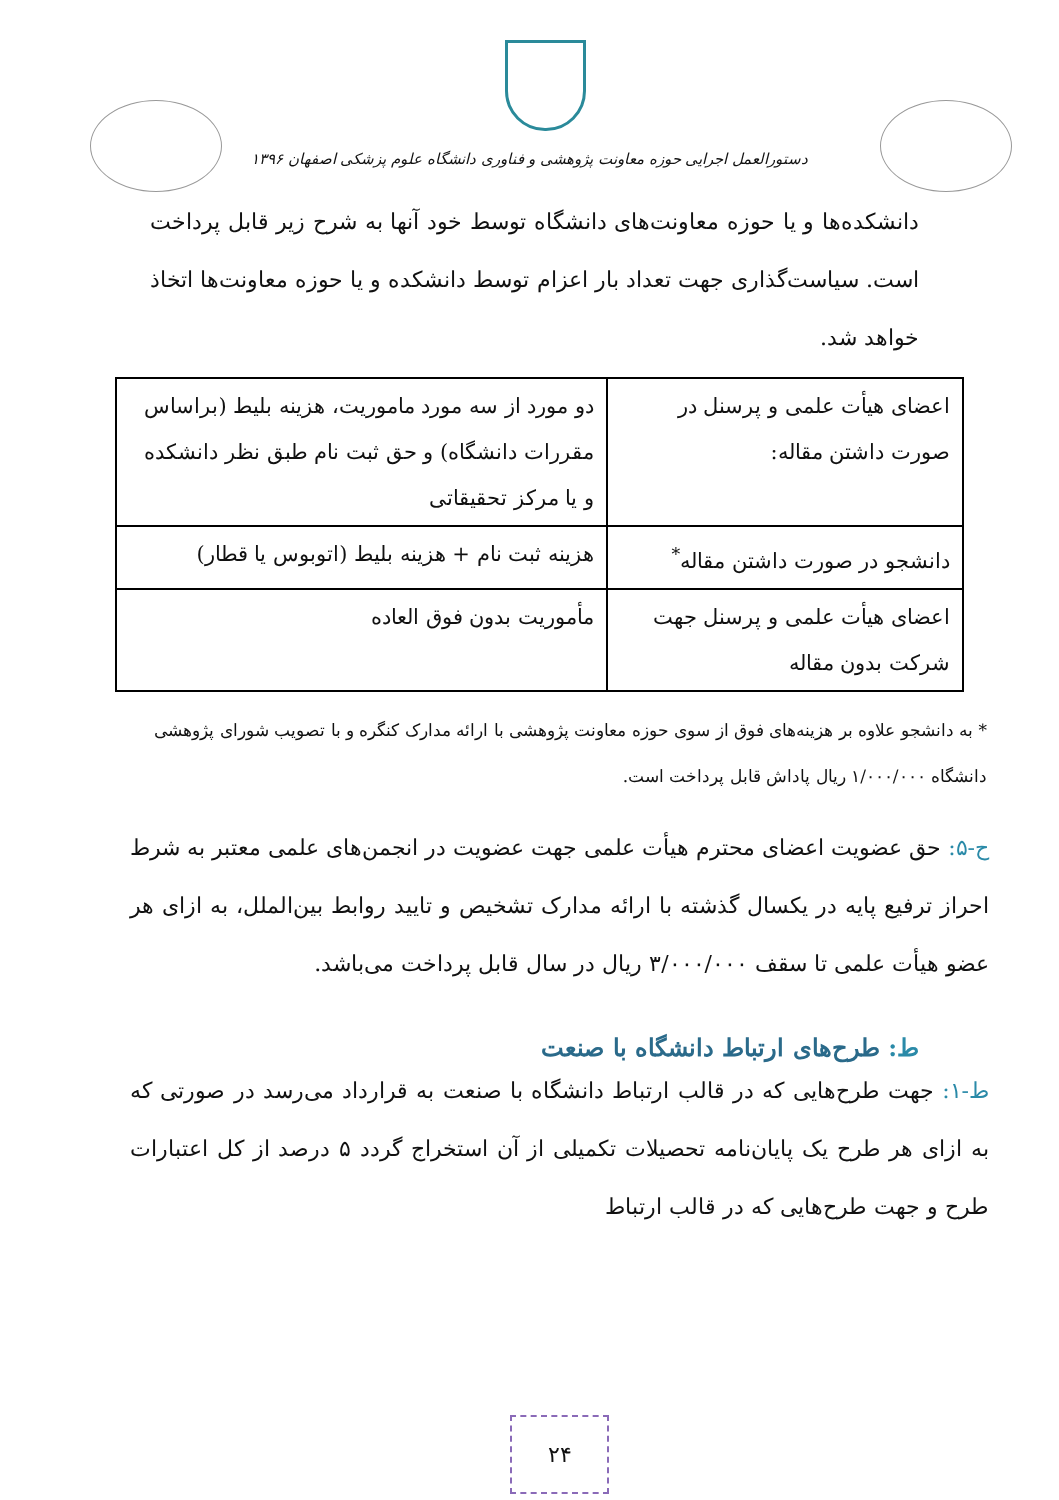دستورالعمل اجرایی حوزه معاونت پژوهشی و فناوری دانشگاه علوم پزشکی اصفهان ۱۳۹۶
دانشکده‌ها و یا حوزه معاونت‌های دانشگاه توسط خود آنها به شرح زیر قابل پرداخت است. سیاست‌گذاری جهت تعداد بار اعزام توسط دانشکده و یا حوزه معاونت‌ها اتخاذ خواهد شد.
| اعضای هیأت علمی و پرسنل در صورت داشتن مقاله: | دو مورد از سه مورد ماموریت، هزینه بلیط (براساس مقررات دانشگاه) و حق ثبت نام طبق نظر دانشکده و یا مرکز تحقیقاتی |
| دانشجو در صورت داشتن مقاله<sup>*</sup> | هزینه ثبت نام + هزینه بلیط (اتوبوس یا قطار) |
| اعضای هیأت علمی و پرسنل جهت شرکت بدون مقاله | مأموریت بدون فوق العاده |
* به دانشجو علاوه بر هزینه‌های فوق از سوی حوزه معاونت پژوهشی با ارائه مدارک کنگره و با تصویب شورای پژوهشی دانشگاه ۱/۰۰۰/۰۰۰ ریال پاداش قابل پرداخت است.
ح-۵: حق عضویت اعضای محترم هیأت علمی جهت عضویت در انجمن‌های علمی معتبر به شرط احراز ترفیع پایه در یکسال گذشته با ارائه مدارک تشخیص و تایید روابط بین‌الملل، به ازای هر عضو هیأت علمی تا سقف ۳/۰۰۰/۰۰۰ ریال در سال قابل پرداخت می‌باشد.
ط: طرح‌های ارتباط دانشگاه با صنعت
ط-۱: جهت طرح‌هایی که در قالب ارتباط دانشگاه با صنعت به قرارداد می‌رسد در صورتی که به ازای هر طرح یک پایان‌نامه تحصیلات تکمیلی از آن استخراج گردد ۵ درصد از کل اعتبارات طرح و جهت طرح‌هایی که در قالب ارتباط
۲۴